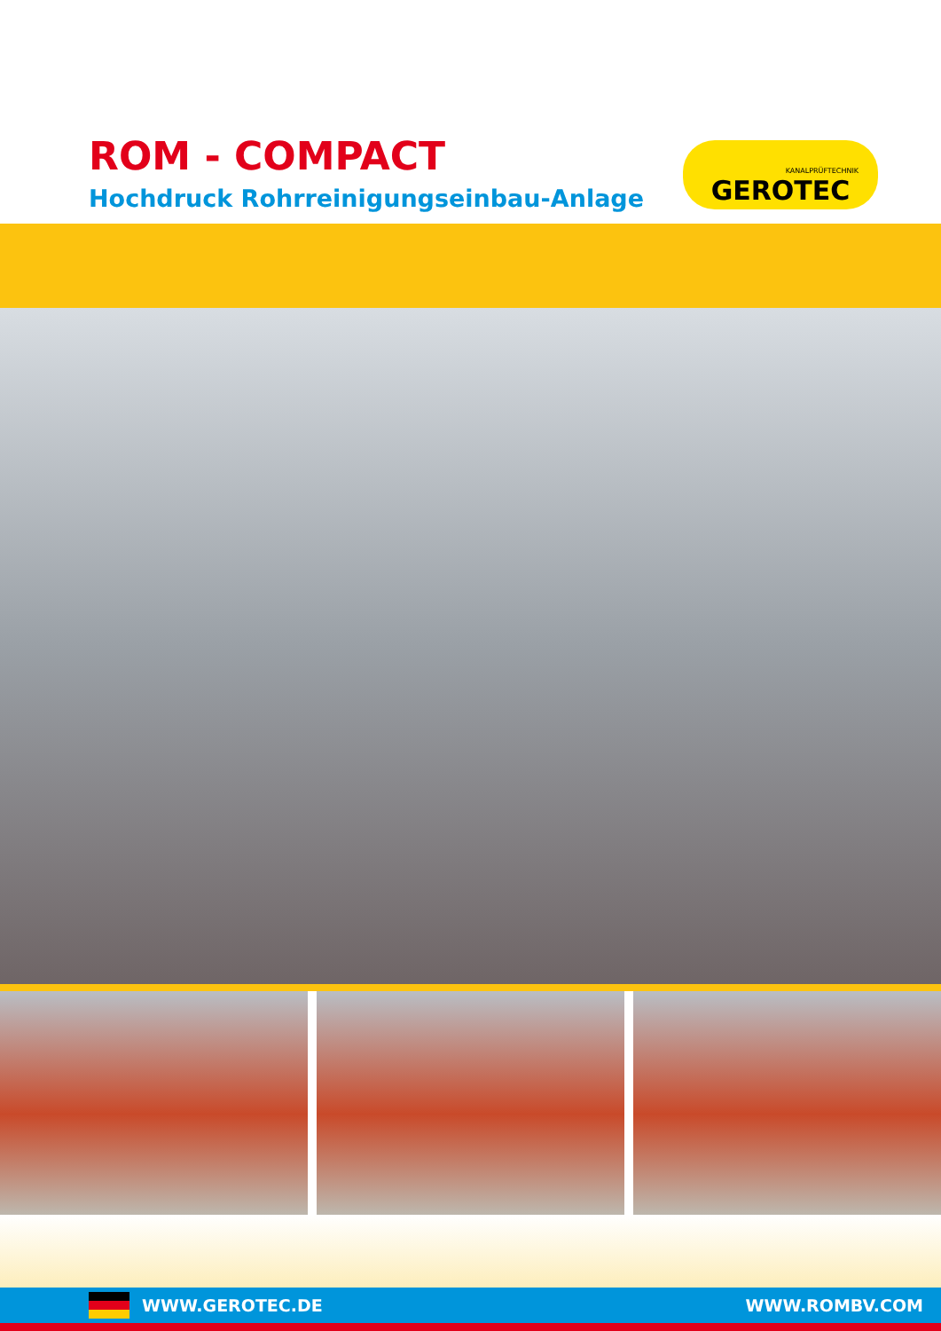ROM - COMPACT
Hochdruck Rohrreinigungseinbau-Anlage
KANALPRÜFTECHNIK
GEROTEC
WWW.GEROTEC.DE WWW.ROMBV.COM